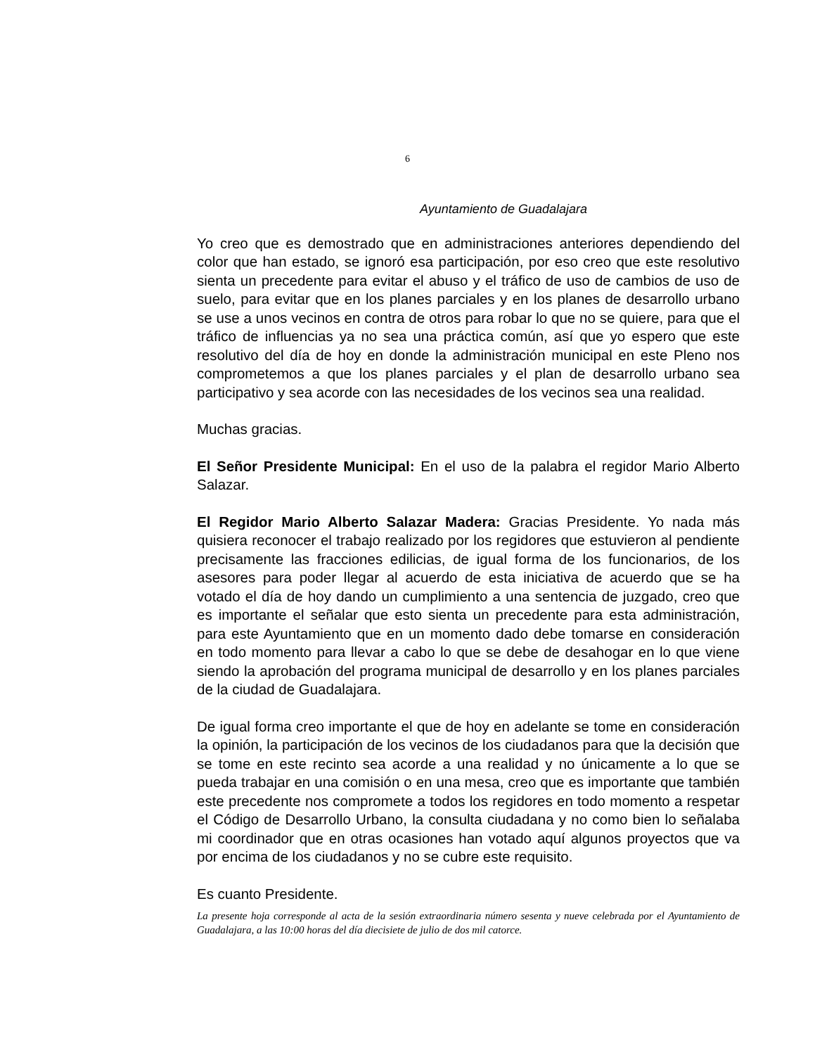6
Ayuntamiento de Guadalajara
Yo creo que es demostrado que en administraciones anteriores dependiendo del color que han estado, se ignoró esa participación, por eso creo que este resolutivo sienta un precedente para evitar el abuso y el tráfico de uso de cambios de uso de suelo, para evitar que en los planes parciales y en los planes de desarrollo urbano se use a unos vecinos en contra de otros para robar lo que no se quiere, para que el tráfico de influencias ya no sea una práctica común, así que yo espero que este resolutivo del día de hoy en donde la administración municipal en este Pleno nos comprometemos a que los planes parciales y el plan de desarrollo urbano sea participativo y sea acorde con las necesidades de los vecinos sea una realidad.
Muchas gracias.
El Señor Presidente Municipal: En el uso de la palabra el regidor Mario Alberto Salazar.
El Regidor Mario Alberto Salazar Madera: Gracias Presidente. Yo nada más quisiera reconocer el trabajo realizado por los regidores que estuvieron al pendiente precisamente las fracciones edilicias, de igual forma de los funcionarios, de los asesores para poder llegar al acuerdo de esta iniciativa de acuerdo que se ha votado el día de hoy dando un cumplimiento a una sentencia de juzgado, creo que es importante el señalar que esto sienta un precedente para esta administración, para este Ayuntamiento que en un momento dado debe tomarse en consideración en todo momento para llevar a cabo lo que se debe de desahogar en lo que viene siendo la aprobación del programa municipal de desarrollo y en los planes parciales de la ciudad de Guadalajara.
De igual forma creo importante el que de hoy en adelante se tome en consideración la opinión, la participación de los vecinos de los ciudadanos para que la decisión que se tome en este recinto sea acorde a una realidad y no únicamente a lo que se pueda trabajar en una comisión o en una mesa, creo que es importante que también este precedente nos compromete a todos los regidores en todo momento a respetar el Código de Desarrollo Urbano, la consulta ciudadana y no como bien lo señalaba mi coordinador que en otras ocasiones han votado aquí algunos proyectos que va por encima de los ciudadanos y no se cubre este requisito.
Es cuanto Presidente.
La presente hoja corresponde al acta de la sesión extraordinaria número sesenta y nueve celebrada por el Ayuntamiento de Guadalajara, a las 10:00 horas del día diecisiete de julio de dos mil catorce.